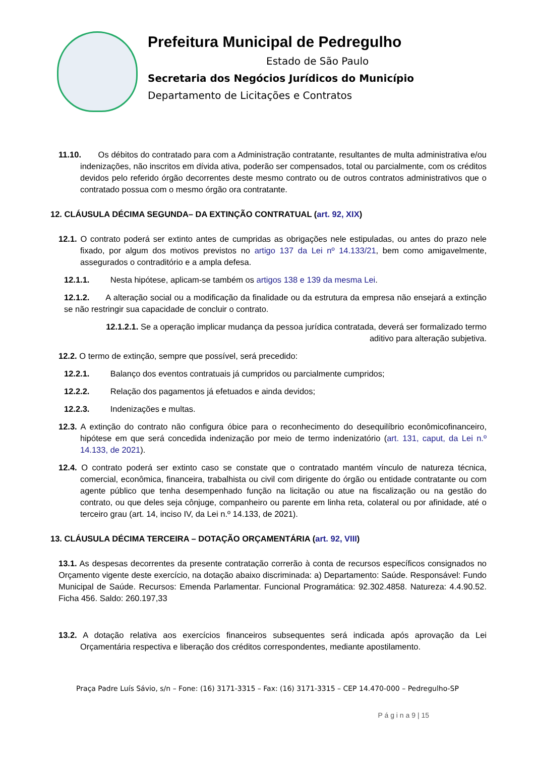Prefeitura Municipal de Pedregulho
Estado de São Paulo
Secretaria dos Negócios Jurídicos do Município
Departamento de Licitações e Contratos
11.10. Os débitos do contratado para com a Administração contratante, resultantes de multa administrativa e/ou indenizações, não inscritos em dívida ativa, poderão ser compensados, total ou parcialmente, com os créditos devidos pelo referido órgão decorrentes deste mesmo contrato ou de outros contratos administrativos que o contratado possua com o mesmo órgão ora contratante.
12. CLÁUSULA DÉCIMA SEGUNDA– DA EXTINÇÃO CONTRATUAL (art. 92, XIX)
12.1. O contrato poderá ser extinto antes de cumpridas as obrigações nele estipuladas, ou antes do prazo nele fixado, por algum dos motivos previstos no artigo 137 da Lei nº 14.133/21, bem como amigavelmente, assegurados o contraditório e a ampla defesa.
12.1.1. Nesta hipótese, aplicam-se também os artigos 138 e 139 da mesma Lei.
12.1.2. A alteração social ou a modificação da finalidade ou da estrutura da empresa não ensejará a extinção se não restringir sua capacidade de concluir o contrato.
12.1.2.1. Se a operação implicar mudança da pessoa jurídica contratada, deverá ser formalizado termo aditivo para alteração subjetiva.
12.2. O termo de extinção, sempre que possível, será precedido:
12.2.1. Balanço dos eventos contratuais já cumpridos ou parcialmente cumpridos;
12.2.2. Relação dos pagamentos já efetuados e ainda devidos;
12.2.3. Indenizações e multas.
12.3. A extinção do contrato não configura óbice para o reconhecimento do desequilíbrio econômicofinanceiro, hipótese em que será concedida indenização por meio de termo indenizatório (art. 131, caput, da Lei n.º 14.133, de 2021).
12.4. O contrato poderá ser extinto caso se constate que o contratado mantém vínculo de natureza técnica, comercial, econômica, financeira, trabalhista ou civil com dirigente do órgão ou entidade contratante ou com agente público que tenha desempenhado função na licitação ou atue na fiscalização ou na gestão do contrato, ou que deles seja cônjuge, companheiro ou parente em linha reta, colateral ou por afinidade, até o terceiro grau (art. 14, inciso IV, da Lei n.º 14.133, de 2021).
13. CLÁUSULA DÉCIMA TERCEIRA – DOTAÇÃO ORÇAMENTÁRIA (art. 92, VIII)
13.1. As despesas decorrentes da presente contratação correrão à conta de recursos específicos consignados no Orçamento vigente deste exercício, na dotação abaixo discriminada: a) Departamento: Saúde. Responsável: Fundo Municipal de Saúde. Recursos: Emenda Parlamentar. Funcional Programática: 92.302.4858. Natureza: 4.4.90.52. Ficha 456. Saldo: 260.197,33
13.2. A dotação relativa aos exercícios financeiros subsequentes será indicada após aprovação da Lei Orçamentária respectiva e liberação dos créditos correspondentes, mediante apostilamento.
Praça Padre Luís Sávio, s/n – Fone: (16) 3171-3315 – Fax: (16) 3171-3315 – CEP 14.470-000 – Pedregulho-SP
P á g i n a 9 | 15